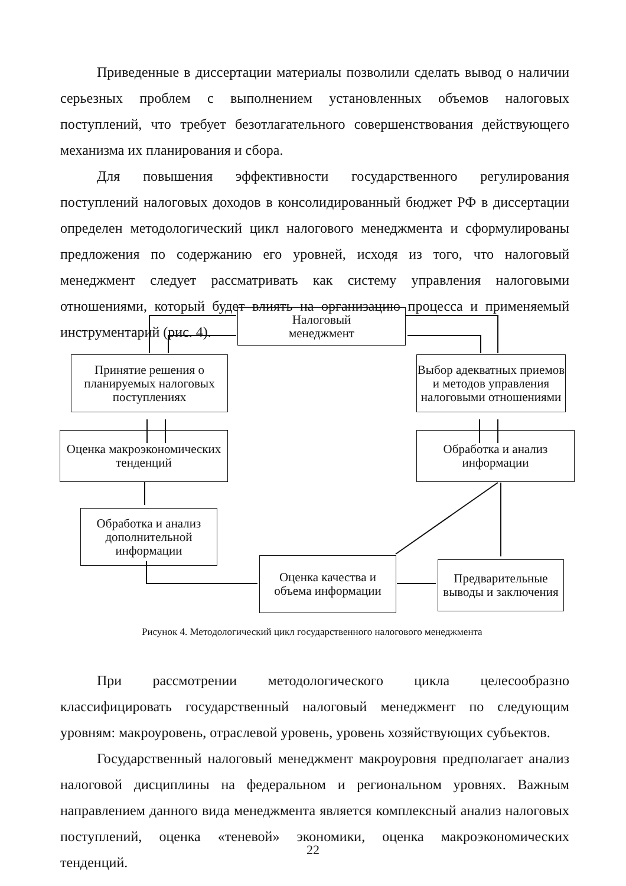Приведенные в диссертации материалы позволили сделать вывод о наличии серьезных проблем с выполнением установленных объемов налоговых поступлений, что требует безотлагательного совершенствования действующего механизма их планирования и сбора.
Для повышения эффективности государственного регулирования поступлений налоговых доходов в консолидированный бюджет РФ в диссертации определен методологический цикл налогового менеджмента и сформулированы предложения по содержанию его уровней, исходя из того, что налоговый менеджмент следует рассматривать как систему управления налоговыми отношениями, который будет влиять на организацию процесса и применяемый инструментарий (рис. 4).
Налоговый
менеджмент
Принятие решения о планируемых налоговых поступлениях
Выбор адекватных приемов и методов управления налоговыми отношениями
Оценка макроэкономических тенденций
Обработка и анализ информации
Обработка и анализ дополнительной информации
Оценка качества и объема информации
Предварительные выводы и заключения
Рисунок 4. Методологический цикл государственного налогового менеджмента
При рассмотрении методологического цикла целесообразно классифицировать государственный налоговый менеджмент по следующим уровням: макроуровень, отраслевой уровень, уровень хозяйствующих субъектов.
Государственный налоговый менеджмент макроуровня предполагает анализ налоговой дисциплины на федеральном и региональном уровнях. Важным направлением данного вида менеджмента является комплексный анализ налоговых поступлений, оценка «теневой» экономики, оценка макроэкономических тенденций.
22